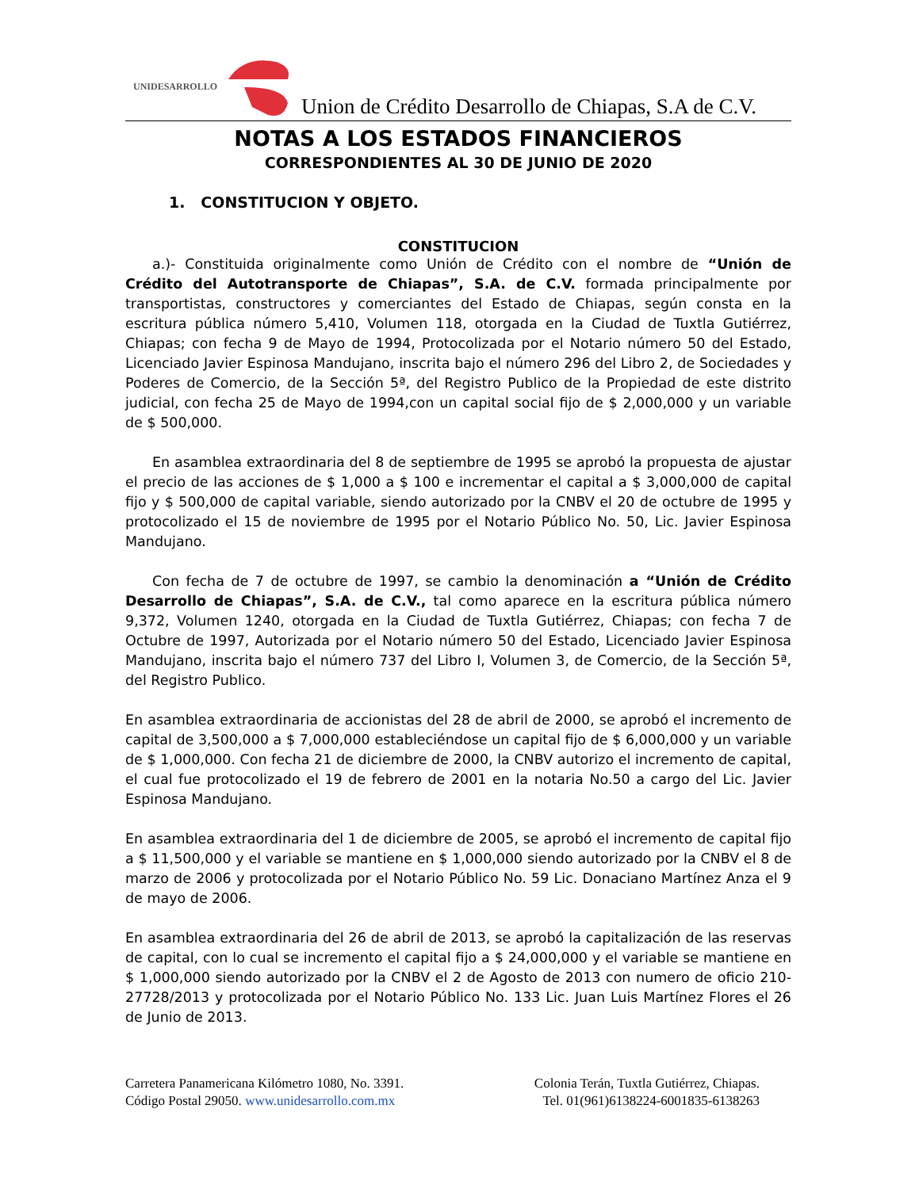UNIDESARROLLO
Union de Crédito Desarrollo de Chiapas, S.A de C.V.
NOTAS A LOS ESTADOS FINANCIEROS
CORRESPONDIENTES AL 30 DE JUNIO DE 2020
1. CONSTITUCION Y OBJETO.
CONSTITUCION
a.)- Constituida originalmente como Unión de Crédito con el nombre de “Unión de Crédito del Autotransporte de Chiapas”, S.A. de C.V. formada principalmente por transportistas, constructores y comerciantes del Estado de Chiapas, según consta en la escritura pública número 5,410, Volumen 118, otorgada en la Ciudad de Tuxtla Gutiérrez, Chiapas; con fecha 9 de Mayo de 1994, Protocolizada por el Notario número 50 del Estado, Licenciado Javier Espinosa Mandujano, inscrita bajo el número 296 del Libro 2, de Sociedades y Poderes de Comercio, de la Sección 5ª, del Registro Publico de la Propiedad de este distrito judicial, con fecha 25 de Mayo de 1994,con un capital social fijo de $ 2,000,000 y un variable de $ 500,000.
En asamblea extraordinaria del 8 de septiembre de 1995 se aprobó la propuesta de ajustar el precio de las acciones de $ 1,000 a $ 100 e incrementar el capital a $ 3,000,000 de capital fijo y $ 500,000 de capital variable, siendo autorizado por la CNBV el 20 de octubre de 1995 y protocolizado el 15 de noviembre de 1995 por el Notario Público No. 50, Lic. Javier Espinosa Mandujano.
Con fecha de 7 de octubre de 1997, se cambio la denominación a “Unión de Crédito Desarrollo de Chiapas”, S.A. de C.V., tal como aparece en la escritura pública número 9,372, Volumen 1240, otorgada en la Ciudad de Tuxtla Gutiérrez, Chiapas; con fecha 7 de Octubre de 1997, Autorizada por el Notario número 50 del Estado, Licenciado Javier Espinosa Mandujano, inscrita bajo el número 737 del Libro I, Volumen 3, de Comercio, de la Sección 5ª, del Registro Publico.
En asamblea extraordinaria de accionistas del 28 de abril de 2000, se aprobó el incremento de capital de 3,500,000 a $ 7,000,000 estableciéndose un capital fijo de $ 6,000,000 y un variable de $ 1,000,000. Con fecha 21 de diciembre de 2000, la CNBV autorizo el incremento de capital, el cual fue protocolizado el 19 de febrero de 2001 en la notaria No.50 a cargo del Lic. Javier Espinosa Mandujano.
En asamblea extraordinaria del 1 de diciembre de 2005, se aprobó el incremento de capital fijo a $ 11,500,000 y el variable se mantiene en $ 1,000,000 siendo autorizado por la CNBV el 8 de marzo de 2006 y protocolizada por el Notario Público No. 59 Lic. Donaciano Martínez Anza el 9 de mayo de 2006.
En asamblea extraordinaria del 26 de abril de 2013, se aprobó la capitalización de las reservas de capital, con lo cual se incremento el capital fijo a $ 24,000,000 y el variable se mantiene en $ 1,000,000 siendo autorizado por la CNBV el 2 de Agosto de 2013 con numero de oficio 210-27728/2013 y protocolizada por el Notario Público No. 133 Lic. Juan Luis Martínez Flores el 26 de Junio de 2013.
Carretera Panamericana Kilómetro 1080, No. 3391.
Código Postal 29050. www.unidesarrollo.com.mx
Colonia Terán, Tuxtla Gutiérrez, Chiapas.
Tel. 01(961)6138224-6001835-6138263